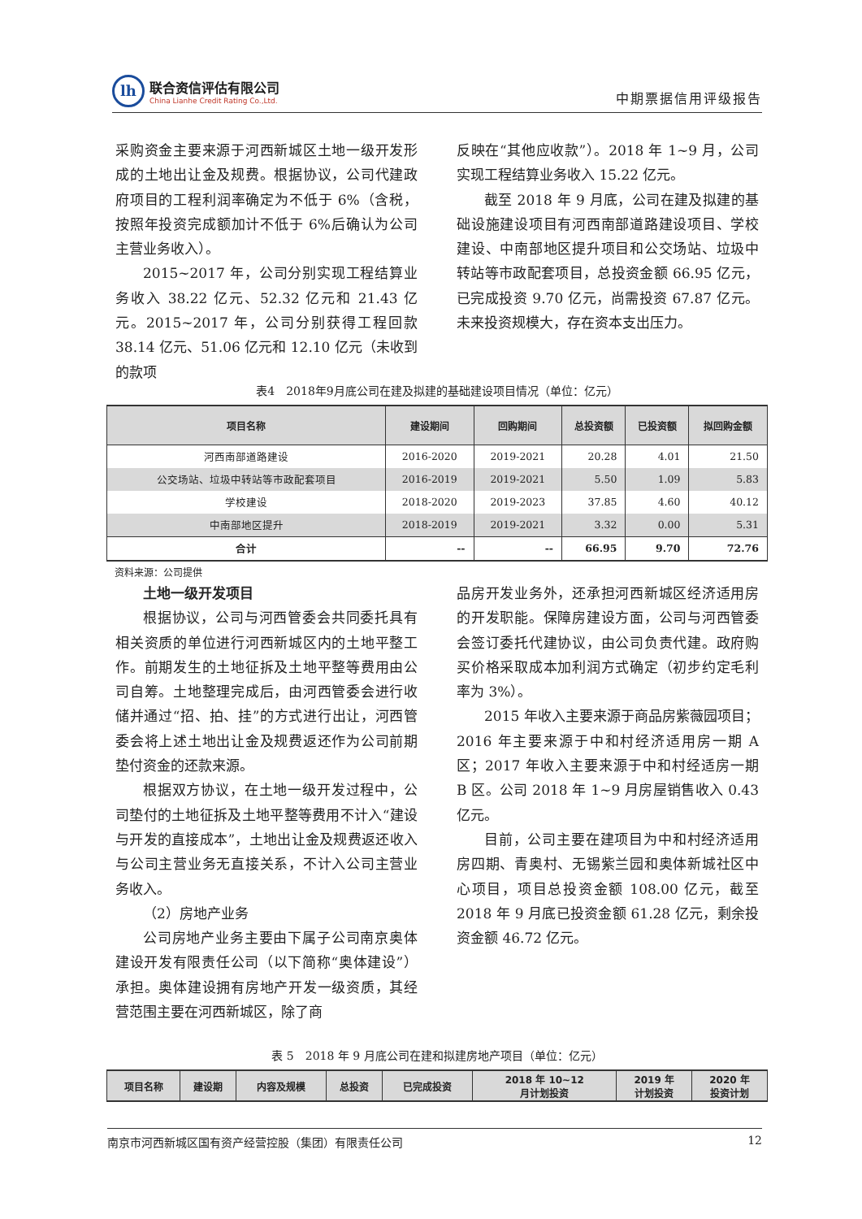lh
联合资信评估有限公司
China Lianhe Credit Rating Co.,Ltd.
中期票据信用评级报告
采购资金主要来源于河西新城区土地一级开发形成的土地出让金及规费。根据协议，公司代建政府项目的工程利润率确定为不低于 6%（含税，按照年投资完成额加计不低于 6%后确认为公司主营业务收入）。
2015~2017 年，公司分别实现工程结算业务收入 38.22 亿元、52.32 亿元和 21.43 亿元。2015~2017 年，公司分别获得工程回款 38.14 亿元、51.06 亿元和 12.10 亿元（未收到的款项
反映在“其他应收款”）。2018 年 1~9 月，公司实现工程结算业务收入 15.22 亿元。
截至 2018 年 9 月底，公司在建及拟建的基础设施建设项目有河西南部道路建设项目、学校建设、中南部地区提升项目和公交场站、垃圾中转站等市政配套项目，总投资金额 66.95 亿元，已完成投资 9.70 亿元，尚需投资 67.87 亿元。未来投资规模大，存在资本支出压力。
表4　2018年9月底公司在建及拟建的基础建设项目情况（单位：亿元）
| 项目名称 | 建设期间 | 回购期间 | 总投资额 | 已投资额 | 拟回购金额 |
| --- | --- | --- | --- | --- | --- |
| 河西南部道路建设 | 2016-2020 | 2019-2021 | 20.28 | 4.01 | 21.50 |
| 公交场站、垃圾中转站等市政配套项目 | 2016-2019 | 2019-2021 | 5.50 | 1.09 | 5.83 |
| 学校建设 | 2018-2020 | 2019-2023 | 37.85 | 4.60 | 40.12 |
| 中南部地区提升 | 2018-2019 | 2019-2021 | 3.32 | 0.00 | 5.31 |
| 合计 | -- | -- | 66.95 | 9.70 | 72.76 |
资料来源：公司提供
土地一级开发项目
根据协议，公司与河西管委会共同委托具有相关资质的单位进行河西新城区内的土地平整工作。前期发生的土地征拆及土地平整等费用由公司自筹。土地整理完成后，由河西管委会进行收储并通过“招、拍、挂”的方式进行出让，河西管委会将上述土地出让金及规费返还作为公司前期垫付资金的还款来源。
根据双方协议，在土地一级开发过程中，公司垫付的土地征拆及土地平整等费用不计入“建设与开发的直接成本”，土地出让金及规费返还收入与公司主营业务无直接关系，不计入公司主营业务收入。
（2）房地产业务
公司房地产业务主要由下属子公司南京奥体建设开发有限责任公司（以下简称“奥体建设”）承担。奥体建设拥有房地产开发一级资质，其经营范围主要在河西新城区，除了商
品房开发业务外，还承担河西新城区经济适用房的开发职能。保障房建设方面，公司与河西管委会签订委托代建协议，由公司负责代建。政府购买价格采取成本加利润方式确定（初步约定毛利率为 3%）。
2015 年收入主要来源于商品房紫薇园项目；2016 年主要来源于中和村经济适用房一期 A 区；2017 年收入主要来源于中和村经适房一期 B 区。公司 2018 年 1~9 月房屋销售收入 0.43 亿元。
目前，公司主要在建项目为中和村经济适用房四期、青奥村、无锡紫兰园和奥体新城社区中心项目，项目总投资金额 108.00 亿元，截至 2018 年 9 月底已投资金额 61.28 亿元，剩余投资金额 46.72 亿元。
表 5　2018 年 9 月底公司在建和拟建房地产项目（单位：亿元）
| 项目名称 | 建设期 | 内容及规模 | 总投资 | 已完成投资 | 2018 年 10~12 月计划投资 | 2019 年 计划投资 | 2020 年 投资计划 |
| --- | --- | --- | --- | --- | --- | --- | --- |
南京市河西新城区国有资产经营控股（集团）有限责任公司 12